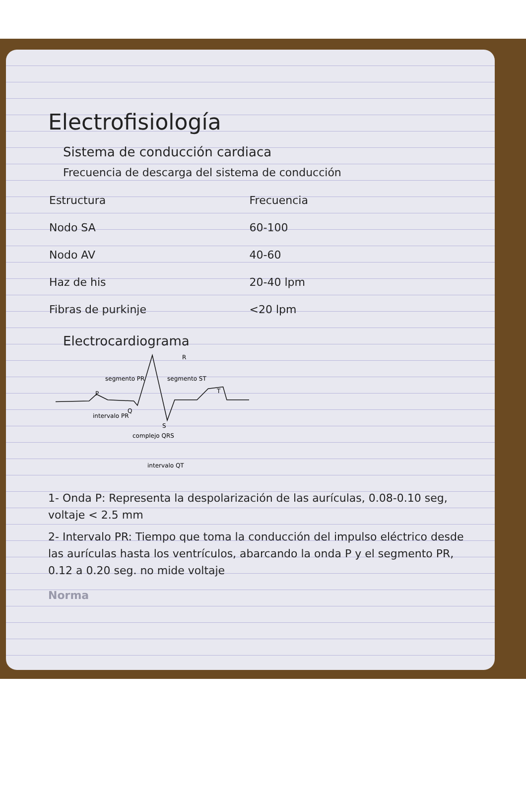Electrofisiología
Sistema de conducción cardiaca
Frecuencia de descarga del sistema de conducción
| Estructura | Frecuencia |
| --- | --- |
| Nodo SA | 60-100 |
| Nodo AV | 40-60 |
| Haz de his | 20-40 lpm |
| Fibras de purkinje | <20 lpm |
Electrocardiograma
R
P
segmento PR
segmento ST
T
Q
S
intervalo PR
complejo QRS
intervalo QT
1- Onda P: Representa la despolarización de las aurículas, 0.08-0.10 seg, voltaje < 2.5 mm
2- Intervalo PR: Tiempo que toma la conducción del impulso eléctrico desde las aurículas hasta los ventrículos, abarcando la onda P y el segmento PR, 0.12 a 0.20 seg. no mide voltaje
Norma